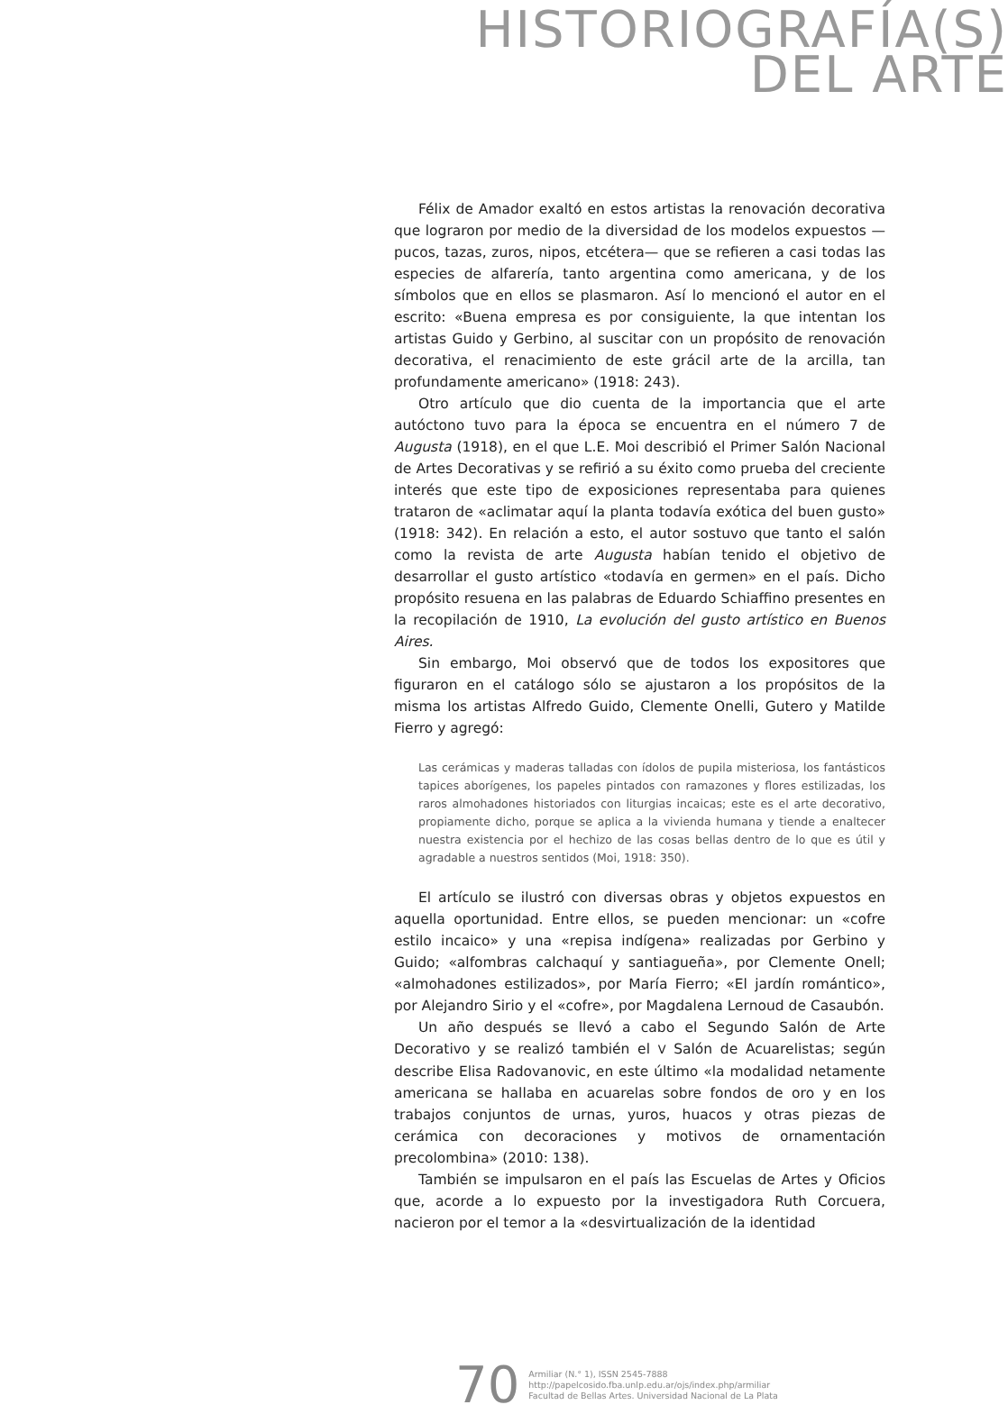HISTORIOGRAFÍA(S)
DEL ARTE
Félix de Amador exaltó en estos artistas la renovación decorativa que lograron por medio de la diversidad de los modelos expuestos —pucos, tazas, zuros, nipos, etcétera— que se refieren a casi todas las especies de alfarería, tanto argentina como americana, y de los símbolos que en ellos se plasmaron. Así lo mencionó el autor en el escrito: «Buena empresa es por consiguiente, la que intentan los artistas Guido y Gerbino, al suscitar con un propósito de renovación decorativa, el renacimiento de este grácil arte de la arcilla, tan profundamente americano» (1918: 243).
Otro artículo que dio cuenta de la importancia que el arte autóctono tuvo para la época se encuentra en el número 7 de Augusta (1918), en el que L.E. Moi describió el Primer Salón Nacional de Artes Decorativas y se refirió a su éxito como prueba del creciente interés que este tipo de exposiciones representaba para quienes trataron de «aclimatar aquí la planta todavía exótica del buen gusto» (1918: 342). En relación a esto, el autor sostuvo que tanto el salón como la revista de arte Augusta habían tenido el objetivo de desarrollar el gusto artístico «todavía en germen» en el país. Dicho propósito resuena en las palabras de Eduardo Schiaffino presentes en la recopilación de 1910, La evolución del gusto artístico en Buenos Aires.
Sin embargo, Moi observó que de todos los expositores que figuraron en el catálogo sólo se ajustaron a los propósitos de la misma los artistas Alfredo Guido, Clemente Onelli, Gutero y Matilde Fierro y agregó:
Las cerámicas y maderas talladas con ídolos de pupila misteriosa, los fantásticos tapices aborígenes, los papeles pintados con ramazones y flores estilizadas, los raros almohadones historiados con liturgias incaicas; este es el arte decorativo, propiamente dicho, porque se aplica a la vivienda humana y tiende a enaltecer nuestra existencia por el hechizo de las cosas bellas dentro de lo que es útil y agradable a nuestros sentidos (Moi, 1918: 350).
El artículo se ilustró con diversas obras y objetos expuestos en aquella oportunidad. Entre ellos, se pueden mencionar: un «cofre estilo incaico» y una «repisa indígena» realizadas por Gerbino y Guido; «alfombras calchaquí y santiagueña», por Clemente Onell; «almohadones estilizados», por María Fierro; «El jardín romántico», por Alejandro Sirio y el «cofre», por Magdalena Lernoud de Casaubón.
Un año después se llevó a cabo el Segundo Salón de Arte Decorativo y se realizó también el V Salón de Acuarelistas; según describe Elisa Radovanovic, en este último «la modalidad netamente americana se hallaba en acuarelas sobre fondos de oro y en los trabajos conjuntos de urnas, yuros, huacos y otras piezas de cerámica con decoraciones y motivos de ornamentación precolombina» (2010: 138).
También se impulsaron en el país las Escuelas de Artes y Oficios que, acorde a lo expuesto por la investigadora Ruth Corcuera, nacieron por el temor a la «desvirtualización de la identidad
70
Armiliar (N.° 1), ISSN 2545-7888
http://papelcosido.fba.unlp.edu.ar/ojs/index.php/armiliar
Facultad de Bellas Artes. Universidad Nacional de La Plata